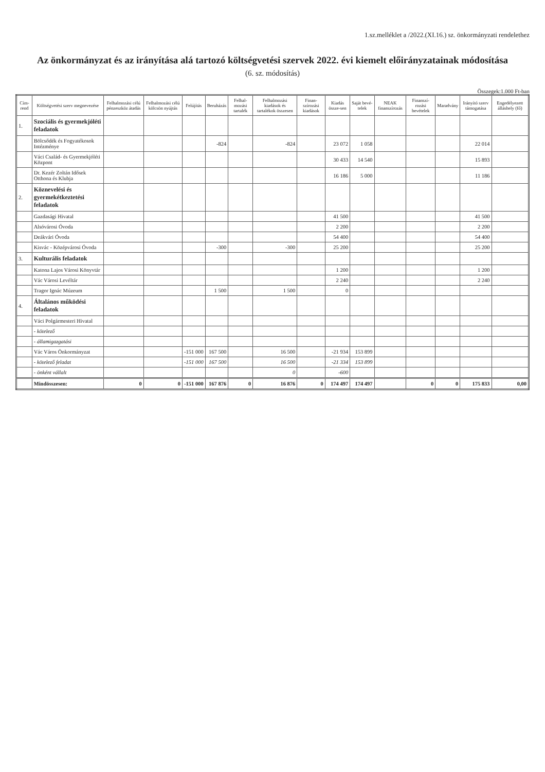1.sz.melléklet a /2022.(XI.16.) sz. önkormányzati rendelethez
Az önkormányzat és az irányítása alá tartozó költségvetési szervek 2022. évi kiemelt előirányzatainak módosítása
(6. sz. módosítás)
Összegek:1.000 Ft-ban
| Cím-rend | Költségvetési szerv megnevezése | Felhalmozási célú pénzeszköz átadás | Felhalmozási célú kölcsön nyújtás | Felújítás | Beruházás | Felhal-mozási tartalék | Felhalmozási kiadások és tartalékok összesen | Finan-szírozási kiadások | Kiadás össze-sen | Saját bevé-telek | NEAK finanszírozás | Finanszí-rozási bevételek | Maradvány | Irányító szerv támogatása | Engedélyezett álláshely (fő) |
| --- | --- | --- | --- | --- | --- | --- | --- | --- | --- | --- | --- | --- | --- | --- | --- |
| 1. | Szociális és gyermekjóléti feladatok | | | | | | | | | | | | | | |
| | Bölcsődék és Fogyatékosok Intézménye | | | | -824 | | -824 | | 23 072 | 1 058 | | | | 22 014 | |
| | Váci Család- és Gyermekjóléti Központ | | | | | | | | 30 433 | 14 540 | | | | 15 893 | |
| | Dr. Kezér Zoltán Idősek Otthona és Klubja | | | | | | | | 16 186 | 5 000 | | | | 11 186 | |
| 2. | Köznevelési és gyermekétkeztetési feladatok | | | | | | | | | | | | | | |
| | Gazdasági Hivatal | | | | | | | | 41 500 | | | | | 41 500 | |
| | Alsóvárosi Óvoda | | | | | | | | 2 200 | | | | | 2 200 | |
| | Deákvári Óvoda | | | | | | | | 54 400 | | | | | 54 400 | |
| | Kisvác - Középvárosi Óvoda | | | | -300 | | -300 | | 25 200 | | | | | 25 200 | |
| 3. | Kulturális feladatok | | | | | | | | | | | | | | |
| | Katona Lajos Városi Könyvtár | | | | | | | | 1 200 | | | | | 1 200 | |
| | Vác Városi Levéltár | | | | | | | | 2 240 | | | | | 2 240 | |
| | Tragor Ignác Múzeum | | | | 1 500 | | 1 500 | | 0 | | | | | | |
| 4. | Általános működési feladatok | | | | | | | | | | | | | | |
| | Váci Polgármesteri Hivatal | | | | | | | | | | | | | | |
| | - kötelező | | | | | | | | | | | | | | |
| | - államigazgatási | | | | | | | | | | | | | | |
| | Vác Város Önkormányzat | | | -151 000 | 167 500 | | 16 500 | | -21 934 | 153 899 | | | | | |
| | - kötelező feladat | | | -151 000 | 167 500 | | 16 500 | | -21 334 | 153 899 | | | | | |
| | - önként vállalt | | | | | | 0 | | -600 | | | | | | |
| | Mindösszesen: | 0 | 0 | -151 000 | 167 876 | 0 | 16 876 | 0 | 174 497 | 174 497 | | 0 | 0 | 175 833 | 0,00 |